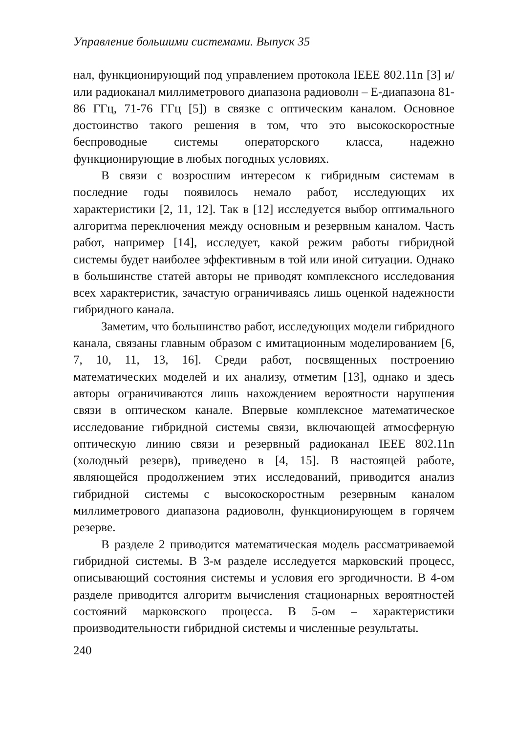Управление большими системами. Выпуск 35
нал, функционирующий под управлением протокола IEEE 802.11n [3] и/или радиоканал миллиметрового диапазона радиоволн – E-диапазона 81-86 ГГц, 71-76 ГГц [5]) в связке с оптическим каналом. Основное достоинство такого решения в том, что это высокоскоростные беспроводные системы операторского класса, надежно функционирующие в любых погодных условиях.
В связи с возросшим интересом к гибридным системам в последние годы появилось немало работ, исследующих их характеристики [2, 11, 12]. Так в [12] исследуется выбор оптимального алгоритма переключения между основным и резервным каналом. Часть работ, например [14], исследует, какой режим работы гибридной системы будет наиболее эффективным в той или иной ситуации. Однако в большинстве статей авторы не приводят комплексного исследования всех характеристик, зачастую ограничиваясь лишь оценкой надежности гибридного канала.
Заметим, что большинство работ, исследующих модели гибридного канала, связаны главным образом с имитационным моделированием [6, 7, 10, 11, 13, 16]. Среди работ, посвященных построению математических моделей и их анализу, отметим [13], однако и здесь авторы ограничиваются лишь нахождением вероятности нарушения связи в оптическом канале. Впервые комплексное математическое исследование гибридной системы связи, включающей атмосферную оптическую линию связи и резервный радиоканал IEEE 802.11n (холодный резерв), приведено в [4, 15]. В настоящей работе, являющейся продолжением этих исследований, приводится анализ гибридной системы с высокоскоростным резервным каналом миллиметрового диапазона радиоволн, функционирующем в горячем резерве.
В разделе 2 приводится математическая модель рассматриваемой гибридной системы. В 3-м разделе исследуется марковский процесс, описывающий состояния системы и условия его эргодичности. В 4-ом разделе приводится алгоритм вычисления стационарных вероятностей состояний марковского процесса. В 5-ом – характеристики производительности гибридной системы и численные результаты.
240